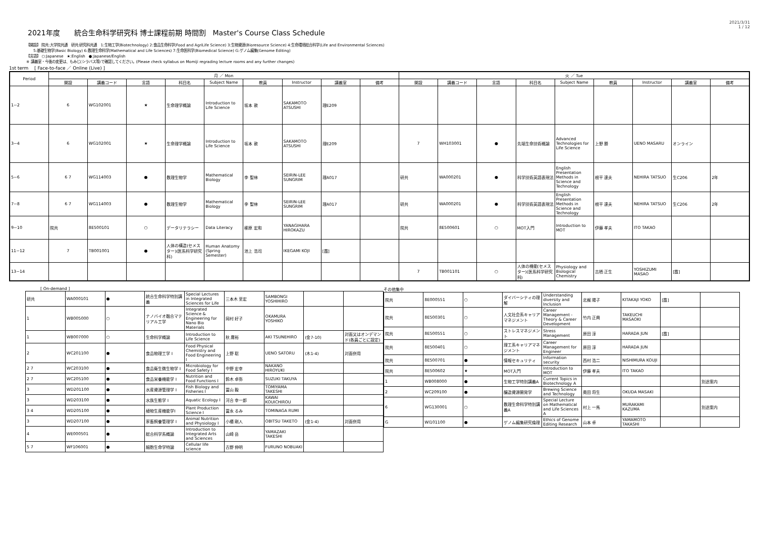2021年度　　統合生命科学研究科 博士課程前期 時間割　Master's Course Class Schedule
2021/3/31
1 / 12
【開設】 院共:大学院共通　研共:研究科共通　1:生物工学(Biotechnology) 2:食品生命科学(Food and AgriLife Science) 3:生物資源(Bioresource Science) 4:生命環境総合科学(Life and Environmental Sciences)
　　5:基礎生物学(Basic Biology) 6:数理生命科学(Mathematical and Life Sciences) 7:生命医科学(Biomedical Science) G:ゲノム編集(Genome Editing)
【言語】 ○:Japanese　★:English　●:Japanese/English
※ 講義室・今後の変更は、もみじ(シラバス等)で確認してください。(Please check syllabus on Momiji regrading lecture rooms and any further changes)
1st term　 [ Face-to-face ／ Online (Live) ]
| Period | 月 ／ Mon | | | | | | | | | 火 ／ Tue | | | | | | | | |
| --- | --- | --- | --- | --- | --- | --- | --- | --- | --- | --- | --- | --- | --- | --- | --- | --- | --- | --- |
| | 開設 | 講義コード | 言語 | 科目名 | Subject Name | 教員 | Instructor | 講義室 | 備考 | 開設 | 講義コード | 言語 | 科目名 | Subject Name | 教員 | Instructor | 講義室 | 備考 |
| 1~2 | 6 | WG102001 | ★ | 生命理学概論 | Introduction to Life Science | 坂本 敦 | SAKAMOTO ATSUSHI | 理E209 | | | | | | | | | | |
| 3~4 | 6 | WG102001 | ★ | 生命理学概論 | Introduction to Life Science | 坂本 敦 | SAKAMOTO ATSUSHI | 理E209 | | 7 | WH103001 | ● | 先端生命技術概論 | Advanced Technologies for Life Science | 上野 勝 | UENO MASARU | オンライン | |
| 5~6 | 6 7 | WG114003 | ● | 数理生物学 | Mathematical Biology | 李 聖林 | SEIRIN-LEE SUNGRIM | 理A017 | | 研共 | WA000201 | ● | 科学技術英語表現法 | English Presentation Methods in Science and Technology | 根平 達夫 | NEHIRA TATSUO | 生C206 | 2年 |
| 7~8 | 6 7 | WG114003 | ● | 数理生物学 | Mathematical Biology | 李 聖林 | SEIRIN-LEE SUNGRIM | 理A017 | | 研共 | WA000201 | ● | 科学技術英語表現法 | English Presentation Methods in Science and Technology | 根平 達夫 | NEHIRA TATSUO | 生C206 | 2年 |
| 9~10 | 院共 | 8E500101 | ○ | データリテラシー | Data Literacy | 柳原 宏和 | YANAGIHARA HIROKAZU | | | 院共 | 8E500601 | ○ | MOT入門 | Introduction to MOT | 伊藤 孝夫 | ITO TAKAO | | |
| 11~12 | 7 | TB001001 | ● | 人体の構造(セメスター)(医系科学研究科) | Human Anatomy (Spring Semester) | 池上 浩司 | IKEGAMI KOJI | [霞] | | | | | | | | | | |
| 13~14 | | | | | | | | | | 7 | TB001101 | ○ | 人体の機能(セメスター)(医系科学研究科) | Physiology and Biological Chemistry | 吉栖 正生 | YOSHIZUMI MASAO | [霞] | |
[ On-demand ]
| 研共 | WA000101 | ● | 統合生命科学特別講義 | Special Lectures in Integrated Sciences for Life | 三本木 至宏 | SAMBONGI YOSHIHIRO | | |
| 1 | WB005000 | ○ | ナノバイオ融合マテリアル工学 | Integrated Science & Engineering for Nano Bio Materials | 岡村 好子 | OKAMURA YOSHIKO | | |
| 1 | WB007000 | ○ | 生命科学概論 | Introduction to Life Science | 秋 庸裕 | AKI TSUNEHIRO | (金7-10) | 対面又はオンデマンド(各員ごとに設定) |
| 2 | WC201100 | ● | 食品物理工学 I | Food Physical Chemistry and Food Engineering I | 上野 聡 | UENO SATORU | (木1-4) | 対面併用 |
| 2 7 | WC203100 | ● | 食品衛生微生物学 I | Microbiology for Food Safety I | 中野 宏幸 | NAKANO HIROYUKI | | |
| 2 7 | WC205100 | ● | 食品栄養機能学 I | Nutrition and Food Functions I | 鈴木 卓弥 | SUZUKI TAKUYA | | |
| 3 | WD201100 | ● | 水産資源管理学 I | Fish Biology and Fisheries I | 冨山 毅 | TOMIYAMA TAKESHI | | |
| 3 | WD203100 | ● | 水族生態学 I | Aquatic Ecology I | 河合 幸一郎 | KAWAI KOUICHIROU | | |
| 3 4 | WD205100 | ● | 植物生産機能学I | Plant Production Science I | 冨永 るみ | TOMINAGA RUMI | | |
| 3 | WD207100 | ● | 家畜飼養管理学 I | Animal Nutrition and Physiology I | 小櫃 剛人 | OBITSU TAKETO | (金1-4) | 対面併用 |
| 4 | WE000501 | ● | 総合科学系概論 | Introduction to Integrated Arts and Sciences | 山崎 岳 | YAMAZAKI TAKESHI | | |
| 5 7 | WF106001 | ● | 細胞生命学特論 | Cellular life science | 古野 伸明 | FURUNO NOBUAKI | | |
その他集中
| 院共 | 8E000551 | ○ | ダイバーシティの理解 | Understanding diversity and Inclusion | 北梶 陽子 | KITAKAJI YOKO | [霞] | |
| 院共 | 8E500301 | ○ | 人文社会系キャリアマネジメント | Career Management - Theory & Career Development | 竹内 正興 | TAKEUCHI MASAOKI | | |
| 院共 | 8E500551 | ○ | ストレスマネジメント | Stress Management | 原田 淳 | HARADA JUN | [霞] | |
| 院共 | 8E500401 | ○ | 理工系キャリアマネジメント | Career Management for Engineer | 原田 淳 | HARADA JUN | | |
| 院共 | 8E500701 | ● | 情報セキュリティ | Information security | 西村 浩二 | NISHIMURA KOUJI | | |
| 院共 | 8E500602 | ★ | MOT入門 | Introduction to MOT | 伊藤 孝夫 | ITO TAKAO | | |
| 1 | WB008000 | ● | 生物工学特別講義A | Current Topics in Biotechnology A | | | | 別途案内 |
| 2 | WC209100 | ● | 醸造資源開発学 | Brewing Science and Technology | 奥田 将生 | OKUDA MASAKI | | |
| 6 | WG130001 | ○ | 数理生命科学特別講義A | Special Lecture on Mathematical and Life Sciences A | 村上 一馬 | MURAKAMI KAZUMA | | 別途案内 |
| G | WI101100 | ● | ゲノム編集研究倫理 | Ethics of Genome Editing Research | 山本 卓 | YAMAMOTO TAKASHI | | |